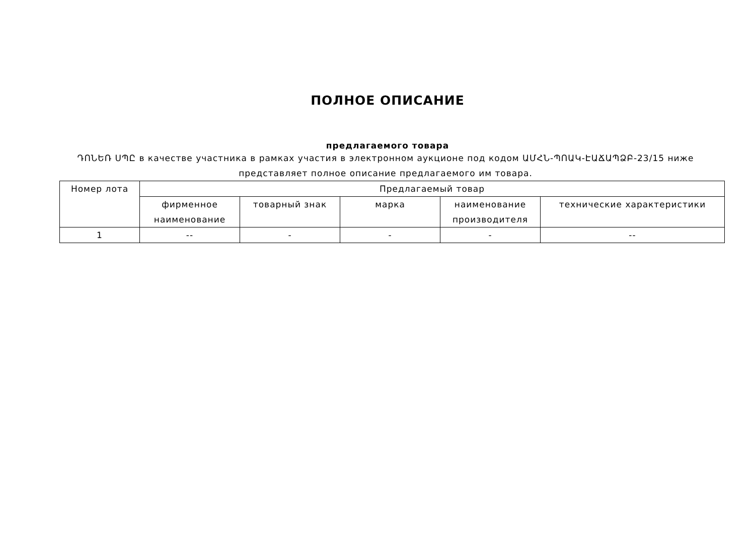ПОЛНОЕ ОПИСАНИЕ
предлагаемого товара
ԴՈՆԵՌ ՍՊԸ в качестве участника в рамках участия в электронном аукционе под кодом ԱՄՀՆ-ՊՈԱԿ-ԷԱՃԱՊՁԲ-23/15 ниже представляет полное описание предлагаемого им товара.
| Номер лота | Предлагаемый товар | | | | |
| --- | --- | --- | --- | --- | --- |
| | фирменное наименование | товарный знак | марка | наименование производителя | технические характеристики |
| 1 | -- | - | - | - | -- |